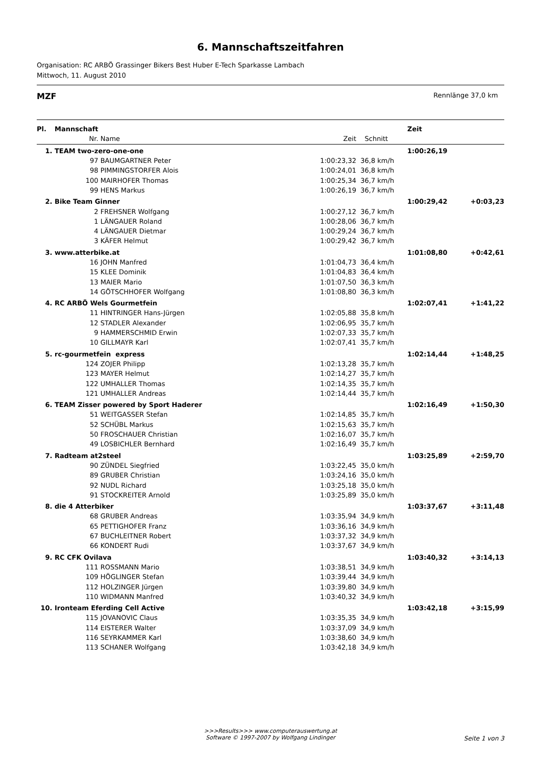6. Mannschaftszeitfahren
Organisation: RC ARBÖ Grassinger Bikers Best Huber E-Tech Sparkasse Lambach
Mittwoch, 11. August 2010
MZF Rennlänge 37,0 km
| Pl. | Mannschaft | | | | Zeit | |
| --- | --- | --- | --- | --- | --- | --- |
| | Nr. | Name | Zeit | Schnitt | | |
| 1. | TEAM two-zero-one-one | | | | 1:00:26,19 | |
| | 97 | BAUMGARTNER Peter | 1:00:23,32 | 36,8 km/h | | |
| | 98 | PIMMINGSTORFER Alois | 1:00:24,01 | 36,8 km/h | | |
| | 100 | MAIRHOFER Thomas | 1:00:25,34 | 36,7 km/h | | |
| | 99 | HENS Markus | 1:00:26,19 | 36,7 km/h | | |
| 2. | Bike Team Ginner | | | | 1:00:29,42 | +0:03,23 |
| | 2 | FREHSNER Wolfgang | 1:00:27,12 | 36,7 km/h | | |
| | 1 | LÄNGAUER Roland | 1:00:28,06 | 36,7 km/h | | |
| | 4 | LÄNGAUER Dietmar | 1:00:29,24 | 36,7 km/h | | |
| | 3 | KÄFER Helmut | 1:00:29,42 | 36,7 km/h | | |
| 3. | www.atterbike.at | | | | 1:01:08,80 | +0:42,61 |
| | 16 | JOHN Manfred | 1:01:04,73 | 36,4 km/h | | |
| | 15 | KLEE Dominik | 1:01:04,83 | 36,4 km/h | | |
| | 13 | MAIER Mario | 1:01:07,50 | 36,3 km/h | | |
| | 14 | GÖTSCHHOFER Wolfgang | 1:01:08,80 | 36,3 km/h | | |
| 4. | RC ARBÖ Wels Gourmetfein | | | | 1:02:07,41 | +1:41,22 |
| | 11 | HINTRINGER Hans-Jürgen | 1:02:05,88 | 35,8 km/h | | |
| | 12 | STADLER Alexander | 1:02:06,95 | 35,7 km/h | | |
| | 9 | HAMMERSCHMID Erwin | 1:02:07,33 | 35,7 km/h | | |
| | 10 | GILLMAYR Karl | 1:02:07,41 | 35,7 km/h | | |
| 5. | rc-gourmetfein express | | | | 1:02:14,44 | +1:48,25 |
| | 124 | ZOJER Philipp | 1:02:13,28 | 35,7 km/h | | |
| | 123 | MAYER Helmut | 1:02:14,27 | 35,7 km/h | | |
| | 122 | UMHALLER Thomas | 1:02:14,35 | 35,7 km/h | | |
| | 121 | UMHALLER Andreas | 1:02:14,44 | 35,7 km/h | | |
| 6. | TEAM Zisser powered by Sport Haderer | | | | 1:02:16,49 | +1:50,30 |
| | 51 | WEITGASSER Stefan | 1:02:14,85 | 35,7 km/h | | |
| | 52 | SCHÜBL Markus | 1:02:15,63 | 35,7 km/h | | |
| | 50 | FROSCHAUER Christian | 1:02:16,07 | 35,7 km/h | | |
| | 49 | LOSBICHLER Bernhard | 1:02:16,49 | 35,7 km/h | | |
| 7. | Radteam at2steel | | | | 1:03:25,89 | +2:59,70 |
| | 90 | ZÜNDEL Siegfried | 1:03:22,45 | 35,0 km/h | | |
| | 89 | GRUBER Christian | 1:03:24,16 | 35,0 km/h | | |
| | 92 | NUDL Richard | 1:03:25,18 | 35,0 km/h | | |
| | 91 | STOCKREITER Arnold | 1:03:25,89 | 35,0 km/h | | |
| 8. | die 4 Atterbiker | | | | 1:03:37,67 | +3:11,48 |
| | 68 | GRUBER Andreas | 1:03:35,94 | 34,9 km/h | | |
| | 65 | PETTIGHOFER Franz | 1:03:36,16 | 34,9 km/h | | |
| | 67 | BUCHLEITNER Robert | 1:03:37,32 | 34,9 km/h | | |
| | 66 | KONDERT Rudi | 1:03:37,67 | 34,9 km/h | | |
| 9. | RC CFK Ovilava | | | | 1:03:40,32 | +3:14,13 |
| | 111 | ROSSMANN Mario | 1:03:38,51 | 34,9 km/h | | |
| | 109 | HÖGLINGER Stefan | 1:03:39,44 | 34,9 km/h | | |
| | 112 | HOLZINGER Jürgen | 1:03:39,80 | 34,9 km/h | | |
| | 110 | WIDMANN Manfred | 1:03:40,32 | 34,9 km/h | | |
| 10. | Ironteam Eferding Cell Active | | | | 1:03:42,18 | +3:15,99 |
| | 115 | JOVANOVIC Claus | 1:03:35,35 | 34,9 km/h | | |
| | 114 | EISTERER Walter | 1:03:37,09 | 34,9 km/h | | |
| | 116 | SEYRKAMMER Karl | 1:03:38,60 | 34,9 km/h | | |
| | 113 | SCHANER Wolfgang | 1:03:42,18 | 34,9 km/h | | |
>>>Results>>> www.computerauswertung.at
Software © 1997-2007 by Wolfgang Lindinger
Seite 1 von 3